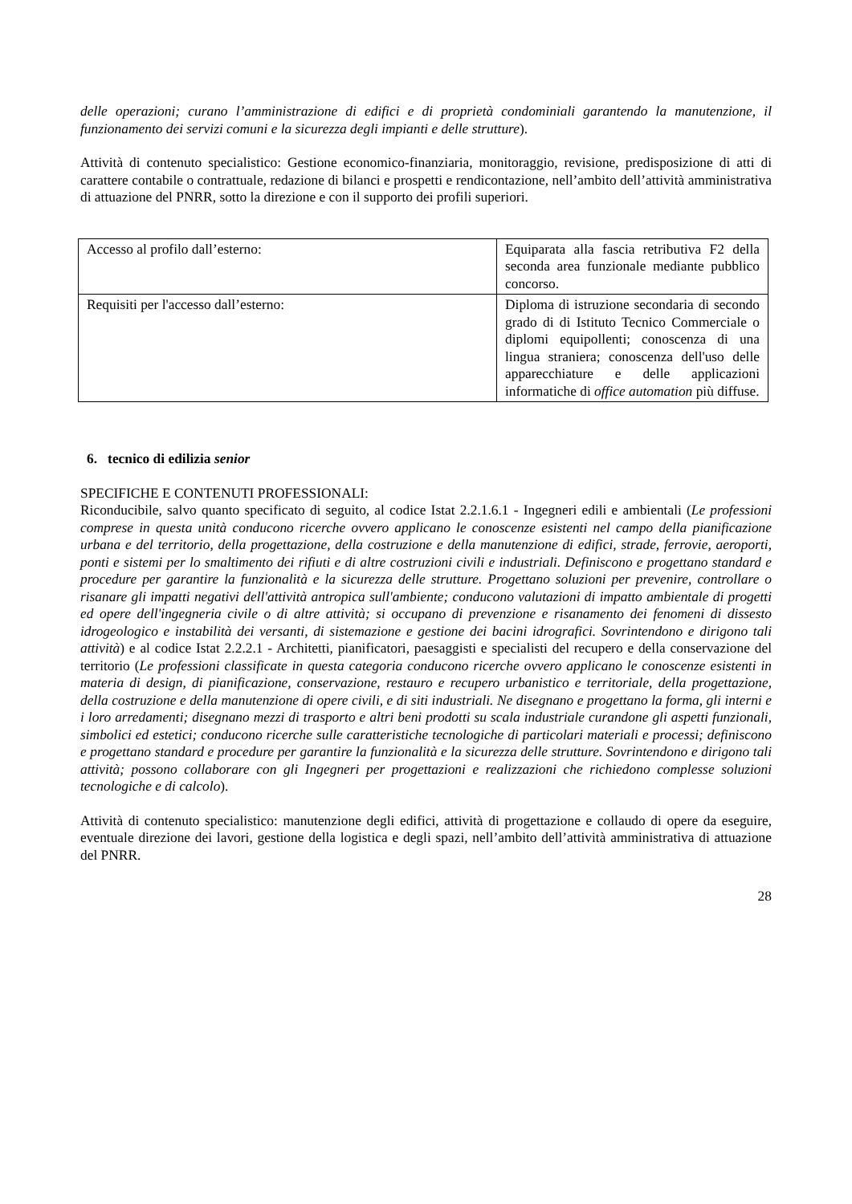delle operazioni; curano l’amministrazione di edifici e di proprietà condominiali garantendo la manutenzione, il funzionamento dei servizi comuni e la sicurezza degli impianti e delle strutture).
Attività di contenuto specialistico: Gestione economico-finanziaria, monitoraggio, revisione, predisposizione di atti di carattere contabile o contrattuale, redazione di bilanci e prospetti e rendicontazione, nell’ambito dell’attività amministrativa di attuazione del PNRR, sotto la direzione e con il supporto dei profili superiori.
| Accesso al profilo dall’esterno: | Equiparata alla fascia retributiva F2 della seconda area funzionale mediante pubblico concorso. |
| Requisiti per l'accesso dall’esterno: | Diploma di istruzione secondaria di secondo grado di di Istituto Tecnico Commerciale o diplomi equipollenti; conoscenza di una lingua straniera; conoscenza dell'uso delle apparecchiature e delle applicazioni informatiche di office automation più diffuse. |
6. tecnico di edilizia senior
SPECIFICHE E CONTENUTI PROFESSIONALI:
Riconducibile, salvo quanto specificato di seguito, al codice Istat 2.2.1.6.1 - Ingegneri edili e ambientali (Le professioni comprese in questa unità conducono ricerche ovvero applicano le conoscenze esistenti nel campo della pianificazione urbana e del territorio, della progettazione, della costruzione e della manutenzione di edifici, strade, ferrovie, aeroporti, ponti e sistemi per lo smaltimento dei rifiuti e di altre costruzioni civili e industriali. Definiscono e progettano standard e procedure per garantire la funzionalità e la sicurezza delle strutture. Progettano soluzioni per prevenire, controllare o risanare gli impatti negativi dell'attività antropica sull'ambiente; conducono valutazioni di impatto ambientale di progetti ed opere dell'ingegneria civile o di altre attività; si occupano di prevenzione e risanamento dei fenomeni di dissesto idrogeologico e instabilità dei versanti, di sistemazione e gestione dei bacini idrografici. Sovrintendono e dirigono tali attività) e al codice Istat 2.2.2.1 - Architetti, pianificatori, paesaggisti e specialisti del recupero e della conservazione del territorio (Le professioni classificate in questa categoria conducono ricerche ovvero applicano le conoscenze esistenti in materia di design, di pianificazione, conservazione, restauro e recupero urbanistico e territoriale, della progettazione, della costruzione e della manutenzione di opere civili, e di siti industriali. Ne disegnano e progettano la forma, gli interni e i loro arredamenti; disegnano mezzi di trasporto e altri beni prodotti su scala industriale curandone gli aspetti funzionali, simbolici ed estetici; conducono ricerche sulle caratteristiche tecnologiche di particolari materiali e processi; definiscono e progettano standard e procedure per garantire la funzionalità e la sicurezza delle strutture. Sovrintendono e dirigono tali attività; possono collaborare con gli Ingegneri per progettazioni e realizzazioni che richiedono complesse soluzioni tecnologiche e di calcolo).
Attività di contenuto specialistico: manutenzione degli edifici, attività di progettazione e collaudo di opere da eseguire, eventuale direzione dei lavori, gestione della logistica e degli spazi, nell’ambito dell’attività amministrativa di attuazione del PNRR.
28